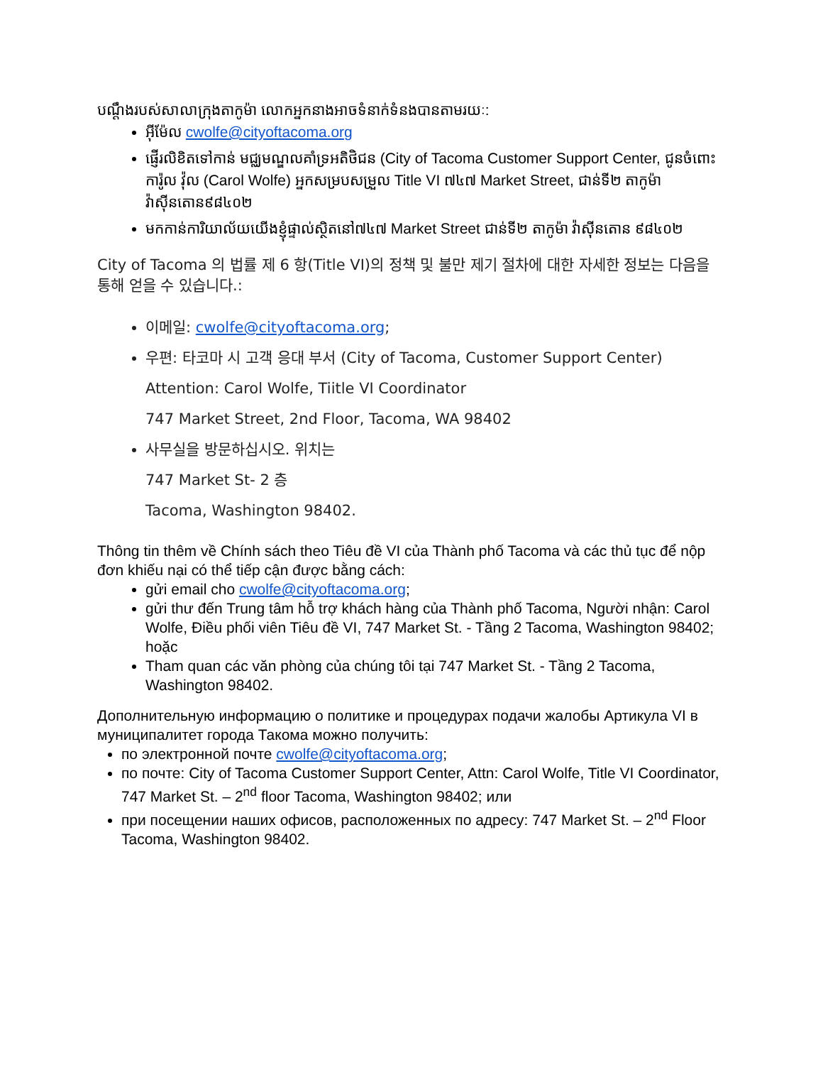បណ្ដឹងរបស់សាលាក្រុងតាកូម៉ា លោកអ្នកនាងអាចទំនាក់ទំនងបានតាមរយៈ:
អ៊ីម៉ែល cwolfe@cityoftacoma.org
ផ្ញើរលិខិតទៅកាន់ មជ្ឈមណ្ឌលគាំទ្រអតិថិជន (City of Tacoma Customer Support Center, ជូនចំពោះ ការ៉ូល វ៉ុល (Carol Wolfe) អ្នកសម្របសម្រួល Title VI ៧៤៧ Market Street, ជាន់ទី២ តាកូម៉ា វ៉ាស៊ីនតោន៩៨៤០២
មកកាន់ការិយាល័យយើងខ្ញុំផ្ទាល់ស្ថិតនៅ៧៤៧ Market Street ជាន់ទី២ តាកូម៉ា វ៉ាស៊ីនតោន ៩៨៤០២
City of Tacoma 의 법률 제 6 항(Title VI)의 정책 및 불만 제기 절차에 대한 자세한 정보는 다음을 통해 얻을 수 있습니다.:
이메일: cwolfe@cityoftacoma.org;
우편: 타코마 시 고객 응대 부서 (City of Tacoma, Customer Support Center)
Attention: Carol Wolfe, Tiitle VI Coordinator
747 Market Street, 2nd Floor, Tacoma, WA 98402
사무실을 방문하십시오. 위치는
747 Market St- 2 층
Tacoma, Washington 98402.
Thông tin thêm về Chính sách theo Tiêu đề VI của Thành phố Tacoma và các thủ tục để nộp đơn khiếu nại có thể tiếp cận được bằng cách:
gửi email cho cwolfe@cityoftacoma.org;
gửi thư đến Trung tâm hỗ trợ khách hàng của Thành phố Tacoma, Người nhận: Carol Wolfe, Điều phối viên Tiêu đề VI, 747 Market St. - Tầng 2 Tacoma, Washington 98402; hoặc
Tham quan các văn phòng của chúng tôi tại 747 Market St. - Tầng 2 Tacoma, Washington 98402.
Дополнительную информацию о политике и процедурах подачи жалобы Артикула VI в муниципалитет города Такома можно получить:
по электронной почте cwolfe@cityoftacoma.org;
по почте: City of Tacoma Customer Support Center, Attn: Carol Wolfe, Title VI Coordinator, 747 Market St. – 2<sup>nd</sup> floor Tacoma, Washington 98402; или
при посещении наших офисов, расположенных по адресу: 747 Market St. – 2<sup>nd</sup> Floor Tacoma, Washington 98402.